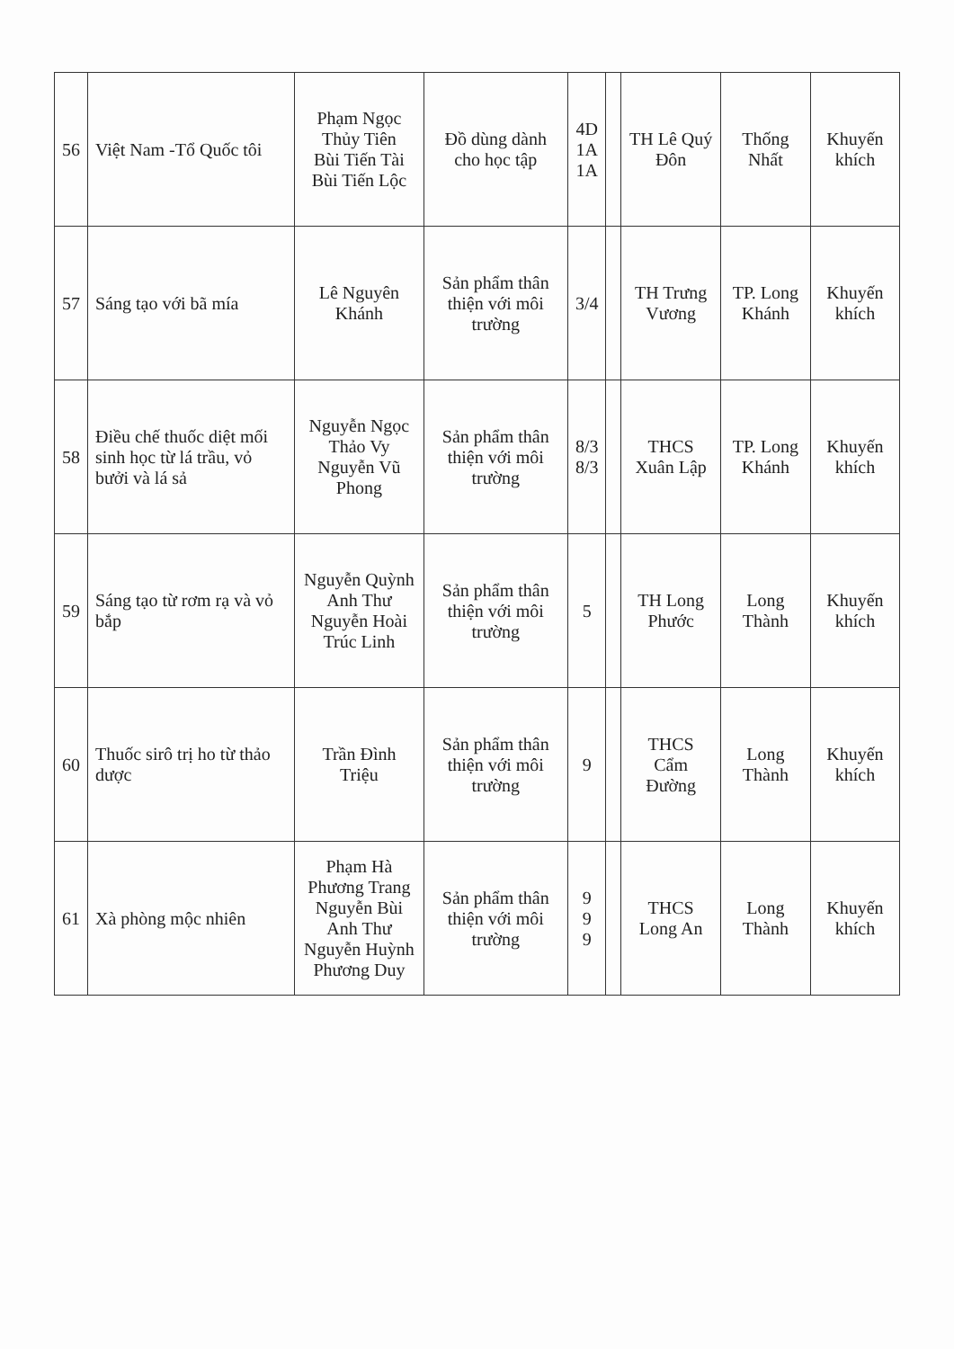| 56 | Việt Nam -Tổ Quốc tôi | Phạm Ngọc Thủy Tiên Bùi Tiến Tài Bùi Tiến Lộc | Đồ dùng dành cho học tập | 4D 1A 1A | | TH Lê Quý Đôn | Thống Nhất | Khuyến khích |
| 57 | Sáng tạo với bã mía | Lê Nguyên Khánh | Sản phẩm thân thiện với môi trường | 3/4 | | TH Trưng Vương | TP. Long Khánh | Khuyến khích |
| 58 | Điều chế thuốc diệt mối sinh học từ lá trầu, vỏ bưởi và lá sả | Nguyễn Ngọc Thảo Vy Nguyễn Vũ Phong | Sản phẩm thân thiện với môi trường | 8/3 8/3 | | THCS Xuân Lập | TP. Long Khánh | Khuyến khích |
| 59 | Sáng tạo từ rơm rạ và vỏ bắp | Nguyễn Quỳnh Anh Thư Nguyễn Hoài Trúc Linh | Sản phẩm thân thiện với môi trường | 5 | | TH Long Phước | Long Thành | Khuyến khích |
| 60 | Thuốc sirô trị ho từ thảo dược | Trần Đình Triệu | Sản phẩm thân thiện với môi trường | 9 | | THCS Cẩm Đường | Long Thành | Khuyến khích |
| 61 | Xà phòng mộc nhiên | Phạm Hà Phương Trang Nguyễn Bùi Anh Thư Nguyễn Huỳnh Phương Duy | Sản phẩm thân thiện với môi trường | 9 9 9 | | THCS Long An | Long Thành | Khuyến khích |